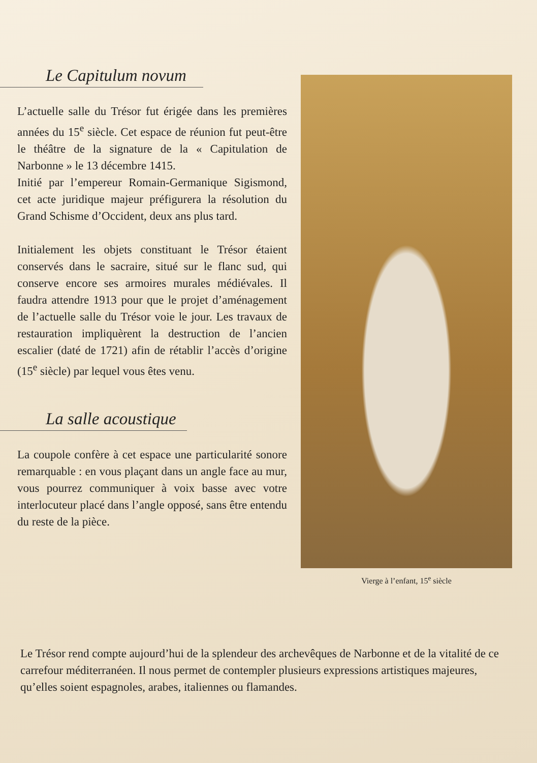Le Capitulum novum
L’actuelle salle du Trésor fut érigée dans les premières années du 15<sup>e</sup> siècle. Cet espace de réunion fut peut-être le théâtre de la signature de la « Capitulation de Narbonne » le 13 décembre 1415.
Initié par l’empereur Romain-Germanique Sigismond, cet acte juridique majeur préfigurera la résolution du Grand Schisme d’Occident, deux ans plus tard.
Initialement les objets constituant le Trésor étaient conservés dans le sacraire, situé sur le flanc sud, qui conserve encore ses armoires murales médiévales. Il faudra attendre 1913 pour que le projet d’aménagement de l’actuelle salle du Trésor voie le jour. Les travaux de restauration impliquèrent la destruction de l’ancien escalier (daté de 1721) afin de rétablir l’accès d’origine (15<sup>e</sup> siècle) par lequel vous êtes venu.
La salle acoustique
La coupole confère à cet espace une particularité sonore remarquable : en vous plaçant dans un angle face au mur, vous pourrez communiquer à voix basse avec votre interlocuteur placé dans l’angle opposé, sans être entendu du reste de la pièce.
Vierge à l’enfant, 15<sup>e</sup> siècle
Le Trésor rend compte aujourd’hui de la splendeur des archevêques de Narbonne et de la vitalité de ce carrefour méditerranéen. Il nous permet de contempler plusieurs expressions artistiques majeures, qu’elles soient espagnoles, arabes, italiennes ou flamandes.